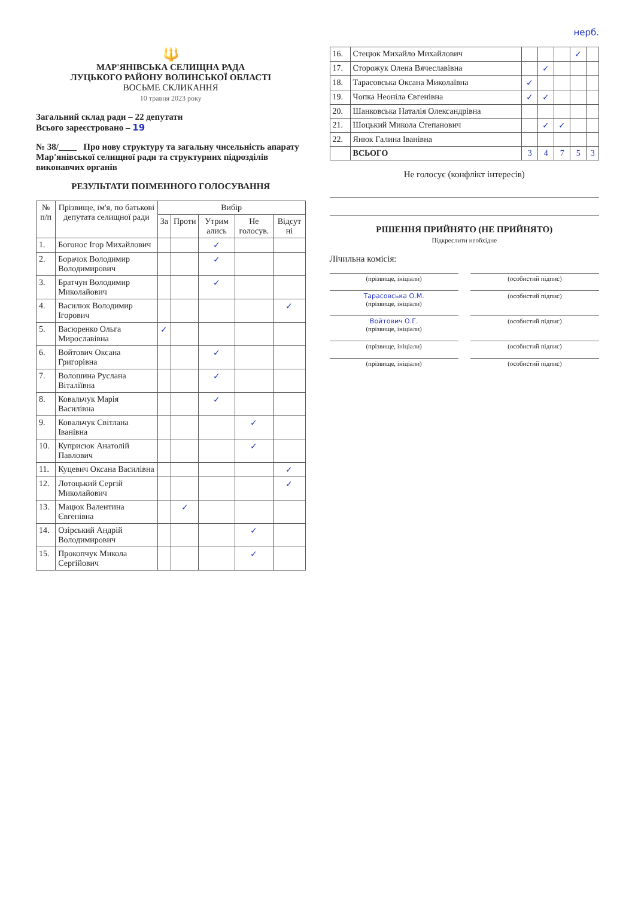нерб.
🔱
МАР'ЯНІВСЬКА СЕЛИЩНА РАДА
ЛУЦЬКОГО РАЙОНУ ВОЛИНСЬКОЇ ОБЛАСТІ
ВОСЬМЕ СКЛИКАННЯ
10 травня 2023 року
Загальний склад ради – 22 депутати
Всього зареєстровано – 19
№ 38/____ Про нову структуру та загальну чисельність апарату Мар'янівської селищної ради та структурних підрозділів виконавчих органів
РЕЗУЛЬТАТИ ПОІМЕННОГО ГОЛОСУВАННЯ
| № п/п | Прізвище, ім'я, по батькові депутата селищної ради | Вибір | | | | |
| --- | --- | --- | --- | --- | --- | --- |
| | | За | Проти | Утрим ались | Не голосув. | Відсут ні |
| 1. | Богонос Ігор Михайлович | | | ✓ | | |
| 2. | Борачок Володимир Володимирович | | | ✓ | | |
| 3. | Братчун Володимир Миколайович | | | ✓ | | |
| 4. | Василюк Володимир Ігорович | | | | | ✓ |
| 5. | Васюренко Ольга Мирославівна | ✓ | | | | |
| 6. | Войтович Оксана Григорівна | | | ✓ | | |
| 7. | Волошина Руслана Віталіївна | | | ✓ | | |
| 8. | Ковальчук Марія Василівна | | | ✓ | | |
| 9. | Ковальчук Світлана Іванівна | | | | ✓ | |
| 10. | Куприсюк Анатолій Павлович | | | | ✓ | |
| 11. | Куцевич Оксана Василівна | | | | | ✓ |
| 12. | Лотоцький Сергій Миколайович | | | | | ✓ |
| 13. | Мацюк Валентина Євгенівна | | ✓ | | | |
| 14. | Озірський Андрій Володимирович | | | | ✓ | |
| 15. | Прокопчук Микола Сергійович | | | | ✓ | |
| 16. | Стецюк Михайло Михайлович | | | | ✓ | |
| 17. | Сторожук Олена Вячеславівна | | ✓ | | | |
| 18. | Тарасовська Оксана Миколаївна | ✓ | | | | |
| 19. | Чопка Неоніла Євгенівна | ✓ | ✓ | | | |
| 20. | Шанковська Наталія Олександрівна | | | | | |
| 21. | Шоцький Микола Степанович | | ✓ | ✓ | | |
| 22. | Янюк Галина Іванівна | | | | | |
| | ВСЬОГО | 3 | 4 | 7 | 5 | 3 |
Не голосує (конфлікт інтересів)
РІШЕННЯ ПРИЙНЯТО (НЕ ПРИЙНЯТО)
Підкреслити необхідне
Лічильна комісія:
(прізвище, ініціали) (особистий підпис)
Тарасовська О.М.
(прізвище, ініціали)
(особистий підпис)
Войтович О.Г.
(прізвище, ініціали)
(особистий підпис)
(прізвище, ініціали) (особистий підпис)
(прізвище, ініціали) (особистий підпис)